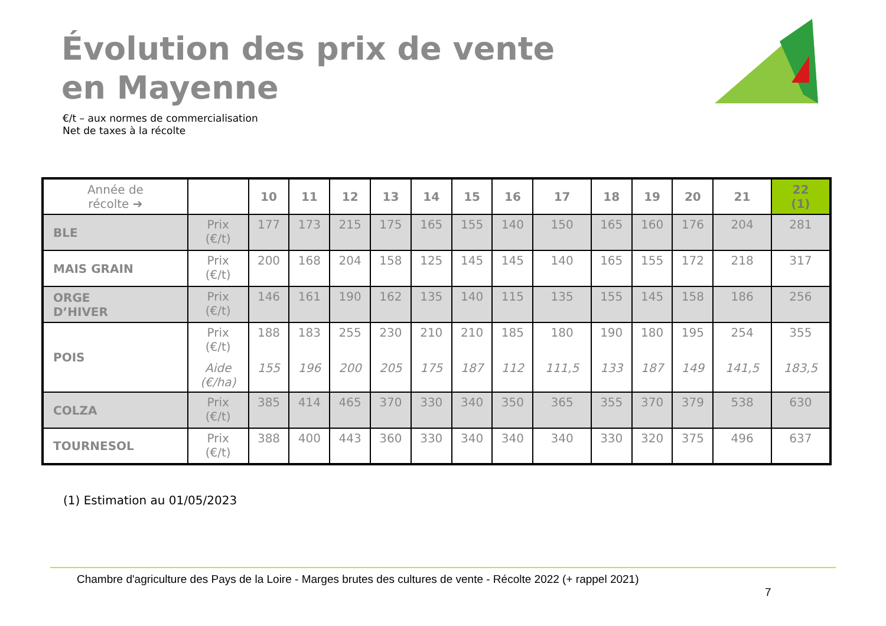Évolution des prix de vente
en Mayenne
€/t – aux normes de commercialisation
Net de taxes à la récolte
| Année de récolte ➔ | | 10 | 11 | 12 | 13 | 14 | 15 | 16 | 17 | 18 | 19 | 20 | 21 | 22 (1) |
| --- | --- | --- | --- | --- | --- | --- | --- | --- | --- | --- | --- | --- | --- | --- |
| BLE | Prix (€/t) | 177 | 173 | 215 | 175 | 165 | 155 | 140 | 150 | 165 | 160 | 176 | 204 | 281 |
| MAIS GRAIN | Prix (€/t) | 200 | 168 | 204 | 158 | 125 | 145 | 145 | 140 | 165 | 155 | 172 | 218 | 317 |
| ORGE D’HIVER | Prix (€/t) | 146 | 161 | 190 | 162 | 135 | 140 | 115 | 135 | 155 | 145 | 158 | 186 | 256 |
| POIS | Prix (€/t) Aide (€/ha) | 188 155 | 183 196 | 255 200 | 230 205 | 210 175 | 210 187 | 185 112 | 180 111,5 | 190 133 | 180 187 | 195 149 | 254 141,5 | 355 183,5 |
| COLZA | Prix (€/t) | 385 | 414 | 465 | 370 | 330 | 340 | 350 | 365 | 355 | 370 | 379 | 538 | 630 |
| TOURNESOL | Prix (€/t) | 388 | 400 | 443 | 360 | 330 | 340 | 340 | 340 | 330 | 320 | 375 | 496 | 637 |
(1) Estimation au 01/05/2023
Chambre d'agriculture des Pays de la Loire - Marges brutes des cultures de vente - Récolte 2022 (+ rappel 2021)
7